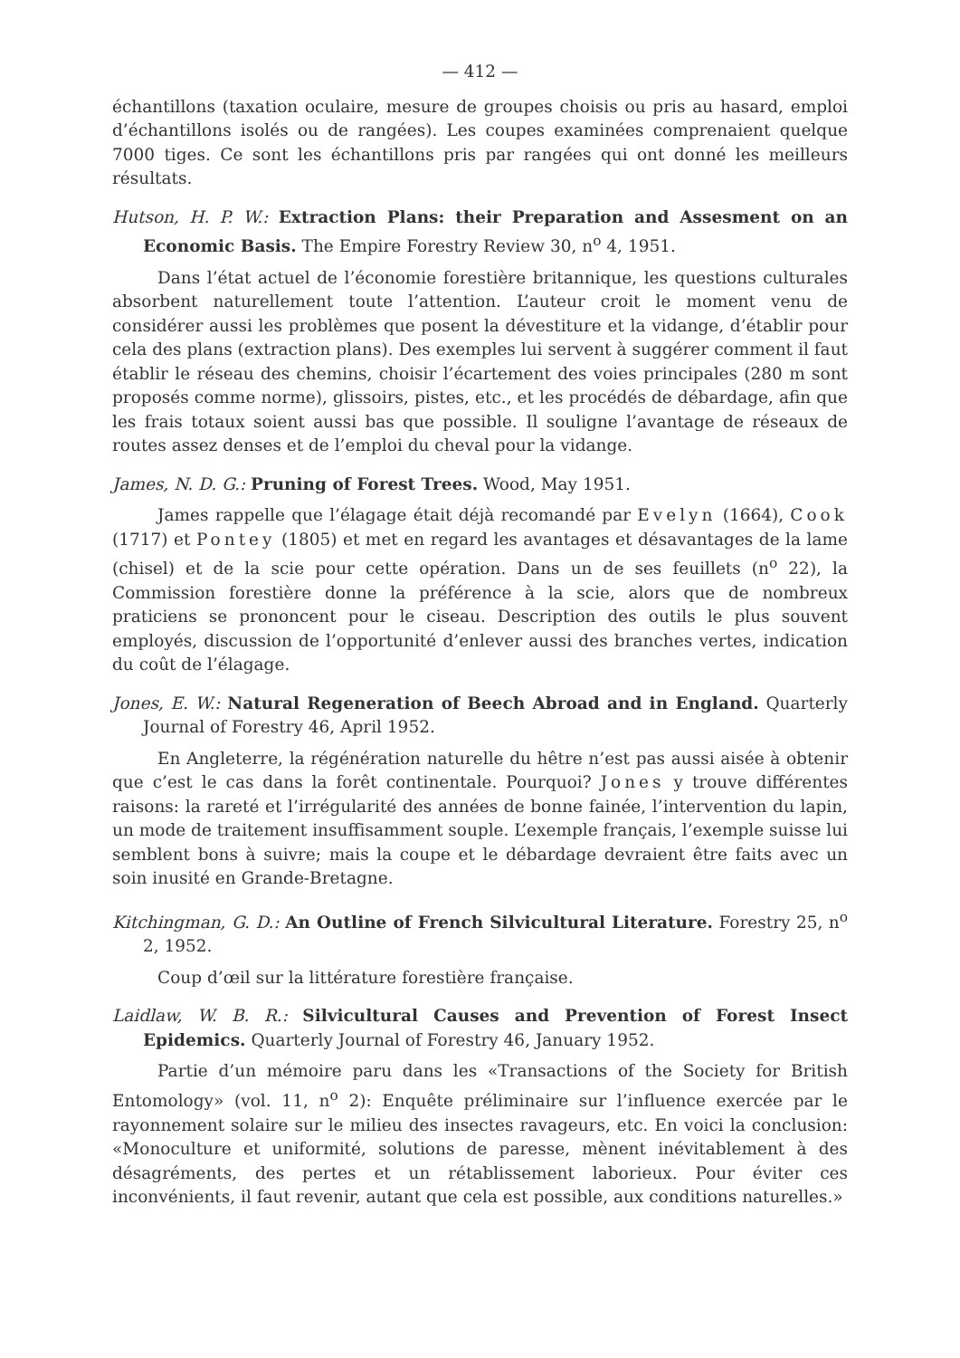— 412 —
échantillons (taxation oculaire, mesure de groupes choisis ou pris au hasard, emploi d’échantillons isolés ou de rangées). Les coupes examinées comprenaient quelque 7000 tiges. Ce sont les échantillons pris par rangées qui ont donné les meilleurs résultats.
Hutson, H. P. W.: Extraction Plans: their Preparation and Assesment on an Economic Basis. The Empire Forestry Review 30, n<sup>o</sup> 4, 1951.
Dans l’état actuel de l’économie forestière britannique, les questions culturales absorbent naturellement toute l’attention. L’auteur croit le moment venu de considérer aussi les problèmes que posent la dévestiture et la vidange, d’établir pour cela des plans (extraction plans). Des exemples lui servent à suggérer comment il faut établir le réseau des chemins, choisir l’écartement des voies principales (280 m sont proposés comme norme), glissoirs, pistes, etc., et les procédés de débardage, afin que les frais totaux soient aussi bas que possible. Il souligne l’avantage de réseaux de routes assez denses et de l’emploi du cheval pour la vidange.
James, N. D. G.: Pruning of Forest Trees. Wood, May 1951.
James rappelle que l’élagage était déjà recomandé par Evelyn (1664), Cook (1717) et Pontey (1805) et met en regard les avantages et désavantages de la lame (chisel) et de la scie pour cette opération. Dans un de ses feuillets (n<sup>o</sup> 22), la Commission forestière donne la préférence à la scie, alors que de nombreux praticiens se prononcent pour le ciseau. Description des outils le plus souvent employés, discussion de l’opportunité d’enlever aussi des branches vertes, indication du coût de l’élagage.
Jones, E. W.: Natural Regeneration of Beech Abroad and in England. Quarterly Journal of Forestry 46, April 1952.
En Angleterre, la régénération naturelle du hêtre n’est pas aussi aisée à obtenir que c’est le cas dans la forêt continentale. Pourquoi? Jones y trouve différentes raisons: la rareté et l’irrégularité des années de bonne fainée, l’intervention du lapin, un mode de traitement insuffisamment souple. L’exemple français, l’exemple suisse lui semblent bons à suivre; mais la coupe et le débardage devraient être faits avec un soin inusité en Grande-Bretagne.
Kitchingman, G. D.: An Outline of French Silvicultural Literature. Forestry 25, n<sup>o</sup> 2, 1952.
Coup d’œil sur la littérature forestière française.
Laidlaw, W. B. R.: Silvicultural Causes and Prevention of Forest Insect Epidemics. Quarterly Journal of Forestry 46, January 1952.
Partie d’un mémoire paru dans les «Transactions of the Society for British Entomology» (vol. 11, n<sup>o</sup> 2): Enquête préliminaire sur l’influence exercée par le rayonnement solaire sur le milieu des insectes ravageurs, etc. En voici la conclusion: «Monoculture et uniformité, solutions de paresse, mènent inévitablement à des désagréments, des pertes et un rétablissement laborieux. Pour éviter ces inconvénients, il faut revenir, autant que cela est possible, aux conditions naturelles.»